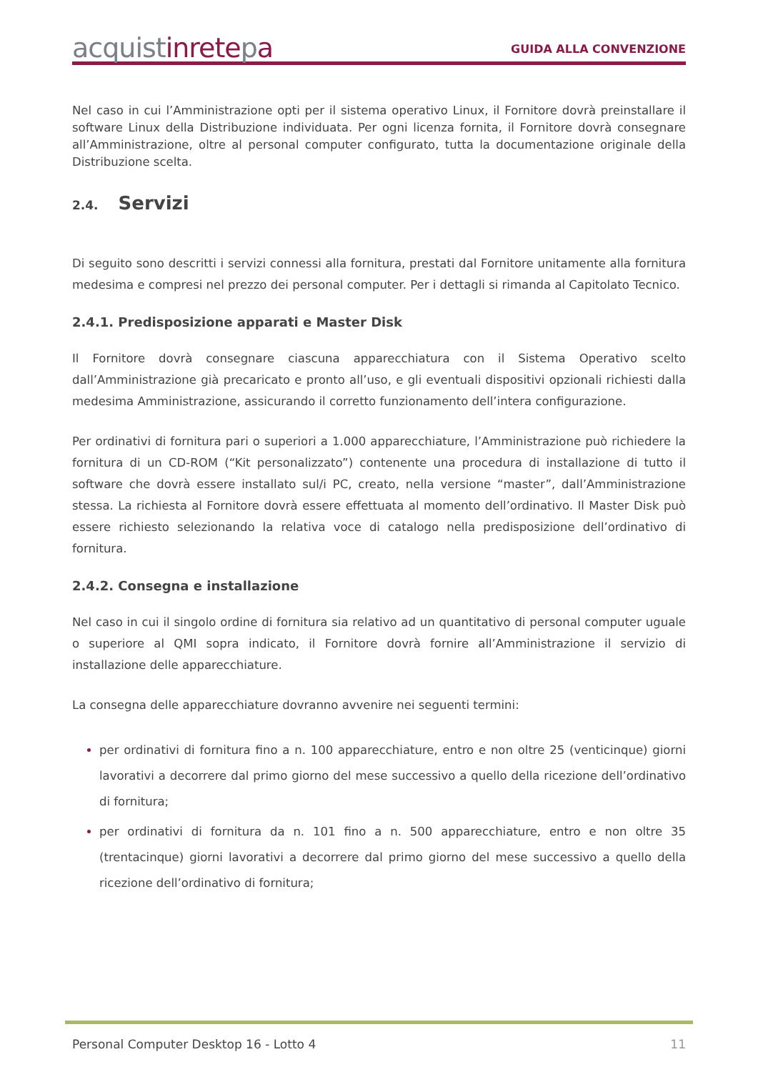acquistinretepa
GUIDA ALLA CONVENZIONE
Nel caso in cui l’Amministrazione opti per il sistema operativo Linux, il Fornitore dovrà preinstallare il software Linux della Distribuzione individuata. Per ogni licenza fornita, il Fornitore dovrà consegnare all’Amministrazione, oltre al personal computer configurato, tutta la documentazione originale della Distribuzione scelta.
2.4. Servizi
Di seguito sono descritti i servizi connessi alla fornitura, prestati dal Fornitore unitamente alla fornitura medesima e compresi nel prezzo dei personal computer. Per i dettagli si rimanda al Capitolato Tecnico.
2.4.1. Predisposizione apparati e Master Disk
Il Fornitore dovrà consegnare ciascuna apparecchiatura con il Sistema Operativo scelto dall’Amministrazione già precaricato e pronto all’uso, e gli eventuali dispositivi opzionali richiesti dalla medesima Amministrazione, assicurando il corretto funzionamento dell’intera configurazione.
Per ordinativi di fornitura pari o superiori a 1.000 apparecchiature, l’Amministrazione può richiedere la fornitura di un CD-ROM (“Kit personalizzato”) contenente una procedura di installazione di tutto il software che dovrà essere installato sul/i PC, creato, nella versione “master”, dall’Amministrazione stessa. La richiesta al Fornitore dovrà essere effettuata al momento dell’ordinativo. Il Master Disk può essere richiesto selezionando la relativa voce di catalogo nella predisposizione dell’ordinativo di fornitura.
2.4.2. Consegna e installazione
Nel caso in cui il singolo ordine di fornitura sia relativo ad un quantitativo di personal computer uguale o superiore al QMI sopra indicato, il Fornitore dovrà fornire all’Amministrazione il servizio di installazione delle apparecchiature.
La consegna delle apparecchiature dovranno avvenire nei seguenti termini:
per ordinativi di fornitura fino a n. 100 apparecchiature, entro e non oltre 25 (venticinque) giorni lavorativi a decorrere dal primo giorno del mese successivo a quello della ricezione dell’ordinativo di fornitura;
per ordinativi di fornitura da n. 101 fino a n. 500 apparecchiature, entro e non oltre 35 (trentacinque) giorni lavorativi a decorrere dal primo giorno del mese successivo a quello della ricezione dell’ordinativo di fornitura;
Personal Computer Desktop 16 - Lotto 4 11